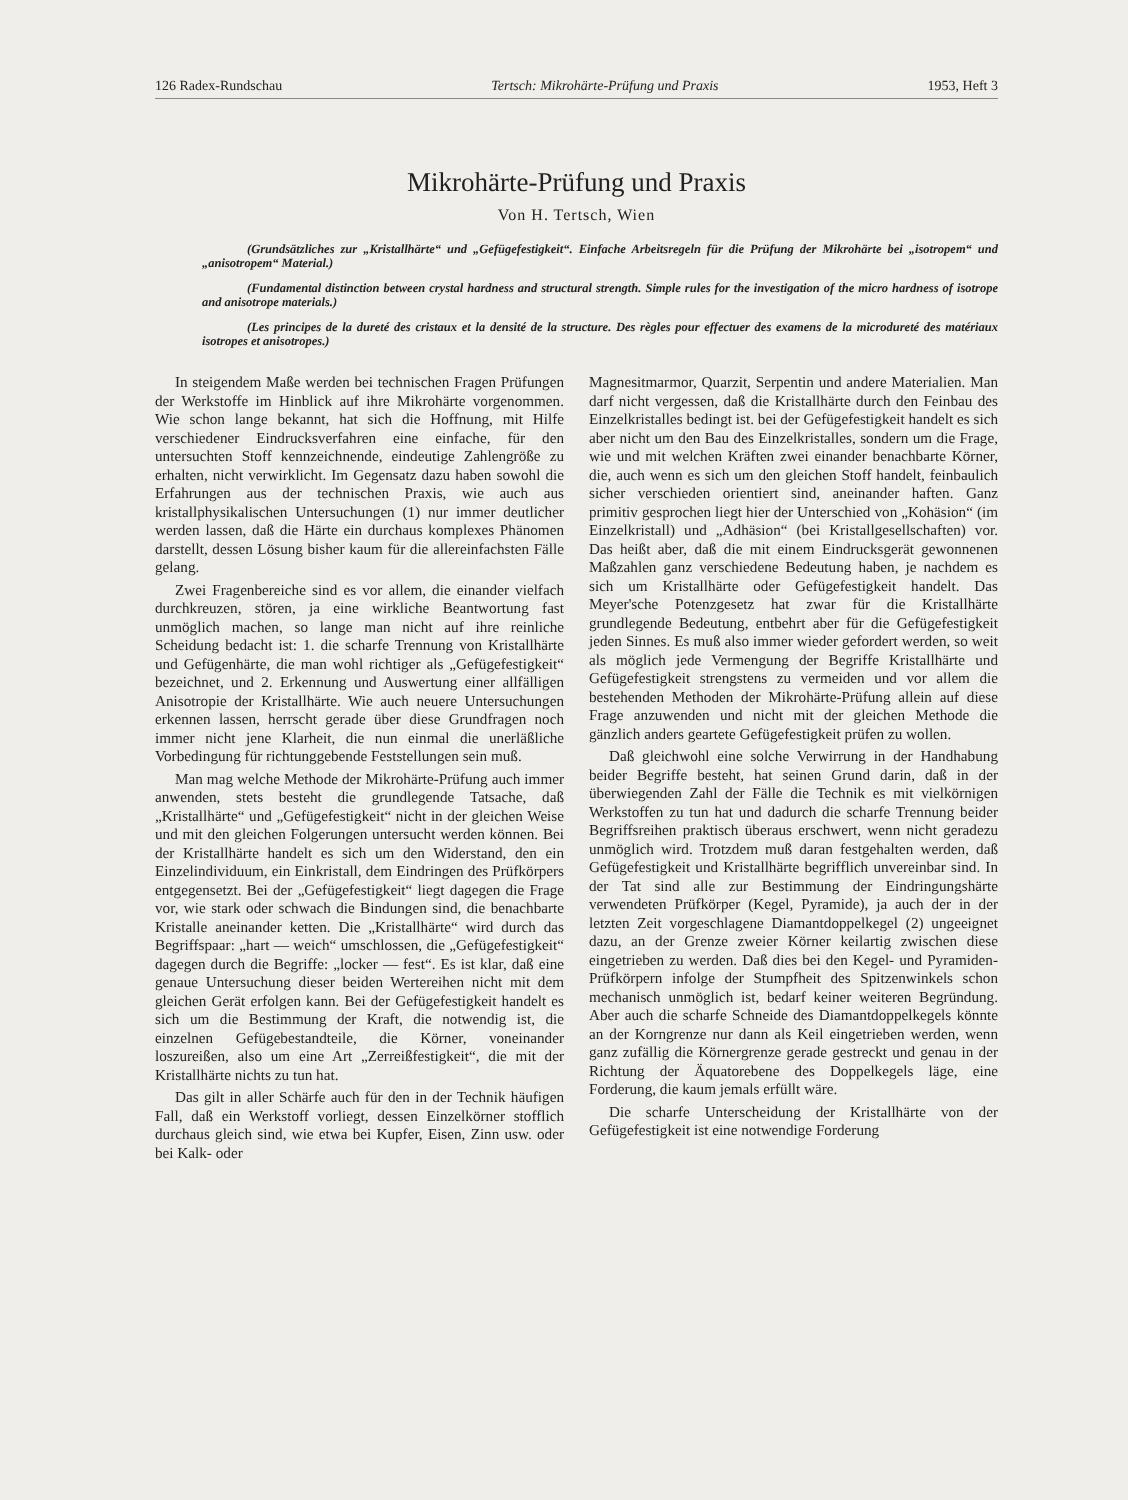126 Radex-Rundschau Tertsch: Mikrohärte-Prüfung und Praxis 1953, Heft 3
Mikrohärte-Prüfung und Praxis
Von H. Tertsch, Wien
(Grundsätzliches zur „Kristallhärte“ und „Gefügefestigkeit“. Einfache Arbeitsregeln für die Prüfung der Mikrohärte bei „isotropem“ und „anisotropem“ Material.)
(Fundamental distinction between crystal hardness and structural strength. Simple rules for the investigation of the micro hardness of isotrope and anisotrope materials.)
(Les principes de la dureté des cristaux et la densité de la structure. Des règles pour effectuer des examens de la microdureté des matériaux isotropes et anisotropes.)
In steigendem Maße werden bei technischen Fragen Prüfungen der Werkstoffe im Hinblick auf ihre Mikrohärte vorgenommen. Wie schon lange bekannt, hat sich die Hoffnung, mit Hilfe verschiedener Eindrucksverfahren eine einfache, für den untersuchten Stoff kennzeichnende, eindeutige Zahlengröße zu erhalten, nicht verwirklicht. Im Gegensatz dazu haben sowohl die Erfahrungen aus der technischen Praxis, wie auch aus kristallphysikalischen Untersuchungen (1) nur immer deutlicher werden lassen, daß die Härte ein durchaus komplexes Phänomen darstellt, dessen Lösung bisher kaum für die allereinfachsten Fälle gelang.
Zwei Fragenbereiche sind es vor allem, die einander vielfach durchkreuzen, stören, ja eine wirkliche Beantwortung fast unmöglich machen, so lange man nicht auf ihre reinliche Scheidung bedacht ist: 1. die scharfe Trennung von Kristallhärte und Gefügenhärte, die man wohl richtiger als „Gefügefestigkeit“ bezeichnet, und 2. Erkennung und Auswertung einer allfälligen Anisotropie der Kristallhärte. Wie auch neuere Untersuchungen erkennen lassen, herrscht gerade über diese Grundfragen noch immer nicht jene Klarheit, die nun einmal die unerläßliche Vorbedingung für richtunggebende Feststellungen sein muß.
Man mag welche Methode der Mikrohärte-Prüfung auch immer anwenden, stets besteht die grundlegende Tatsache, daß „Kristallhärte“ und „Gefügefestigkeit“ nicht in der gleichen Weise und mit den gleichen Folgerungen untersucht werden können. Bei der Kristallhärte handelt es sich um den Widerstand, den ein Einzelindividuum, ein Einkristall, dem Eindringen des Prüfkörpers entgegensetzt. Bei der „Gefügefestigkeit“ liegt dagegen die Frage vor, wie stark oder schwach die Bindungen sind, die benachbarte Kristalle aneinander ketten. Die „Kristallhärte“ wird durch das Begriffspaar: „hart — weich“ umschlossen, die „Gefügefestigkeit“ dagegen durch die Begriffe: „locker — fest“. Es ist klar, daß eine genaue Untersuchung dieser beiden Wertereihen nicht mit dem gleichen Gerät erfolgen kann. Bei der Gefügefestigkeit handelt es sich um die Bestimmung der Kraft, die notwendig ist, die einzelnen Gefügebestandteile, die Körner, voneinander loszureißen, also um eine Art „Zerreißfestigkeit“, die mit der Kristallhärte nichts zu tun hat.
Das gilt in aller Schärfe auch für den in der Technik häufigen Fall, daß ein Werkstoff vorliegt, dessen Einzelkörner stofflich durchaus gleich sind, wie etwa bei Kupfer, Eisen, Zinn usw. oder bei Kalk- oder
Magnesitmarmor, Quarzit, Serpentin und andere Materialien. Man darf nicht vergessen, daß die Kristallhärte durch den Feinbau des Einzelkristalles bedingt ist. bei der Gefügefestigkeit handelt es sich aber nicht um den Bau des Einzelkristalles, sondern um die Frage, wie und mit welchen Kräften zwei einander benachbarte Körner, die, auch wenn es sich um den gleichen Stoff handelt, feinbaulich sicher verschieden orientiert sind, aneinander haften. Ganz primitiv gesprochen liegt hier der Unterschied von „Kohäsion“ (im Einzelkristall) und „Adhäsion“ (bei Kristallgesellschaften) vor. Das heißt aber, daß die mit einem Eindrucksgerät gewonnenen Maßzahlen ganz verschiedene Bedeutung haben, je nachdem es sich um Kristallhärte oder Gefügefestigkeit handelt. Das Meyer'sche Potenzgesetz hat zwar für die Kristallhärte grundlegende Bedeutung, entbehrt aber für die Gefügefestigkeit jeden Sinnes. Es muß also immer wieder gefordert werden, so weit als möglich jede Vermengung der Begriffe Kristallhärte und Gefügefestigkeit strengstens zu vermeiden und vor allem die bestehenden Methoden der Mikrohärte-Prüfung allein auf diese Frage anzuwenden und nicht mit der gleichen Methode die gänzlich anders geartete Gefügefestigkeit prüfen zu wollen.
Daß gleichwohl eine solche Verwirrung in der Handhabung beider Begriffe besteht, hat seinen Grund darin, daß in der überwiegenden Zahl der Fälle die Technik es mit vielkörnigen Werkstoffen zu tun hat und dadurch die scharfe Trennung beider Begriffsreihen praktisch überaus erschwert, wenn nicht geradezu unmöglich wird. Trotzdem muß daran festgehalten werden, daß Gefügefestigkeit und Kristallhärte begrifflich unvereinbar sind. In der Tat sind alle zur Bestimmung der Eindringungshärte verwendeten Prüfkörper (Kegel, Pyramide), ja auch der in der letzten Zeit vorgeschlagene Diamantdoppelkegel (2) ungeeignet dazu, an der Grenze zweier Körner keilartig zwischen diese eingetrieben zu werden. Daß dies bei den Kegel- und Pyramiden-Prüfkörpern infolge der Stumpfheit des Spitzenwinkels schon mechanisch unmöglich ist, bedarf keiner weiteren Begründung. Aber auch die scharfe Schneide des Diamantdoppelkegels könnte an der Korngrenze nur dann als Keil eingetrieben werden, wenn ganz zufällig die Körnergrenze gerade gestreckt und genau in der Richtung der Äquatorebene des Doppelkegels läge, eine Forderung, die kaum jemals erfüllt wäre.
Die scharfe Unterscheidung der Kristallhärte von der Gefügefestigkeit ist eine notwendige Forderung